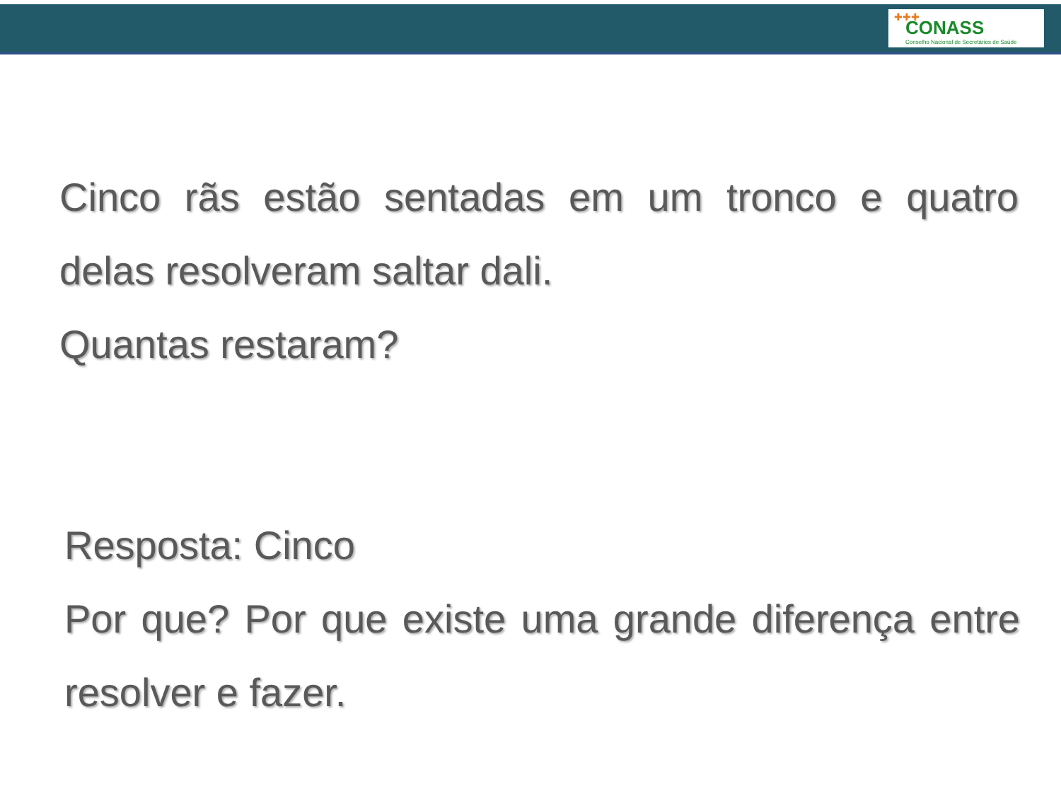✚✚✚
CONASS
Conselho Nacional de Secretários de Saúde
Cinco rãs estão sentadas em um tronco e quatro delas resolveram saltar dali.
Quantas restaram?
Resposta: Cinco
Por que? Por que existe uma grande diferença entre resolver e fazer.